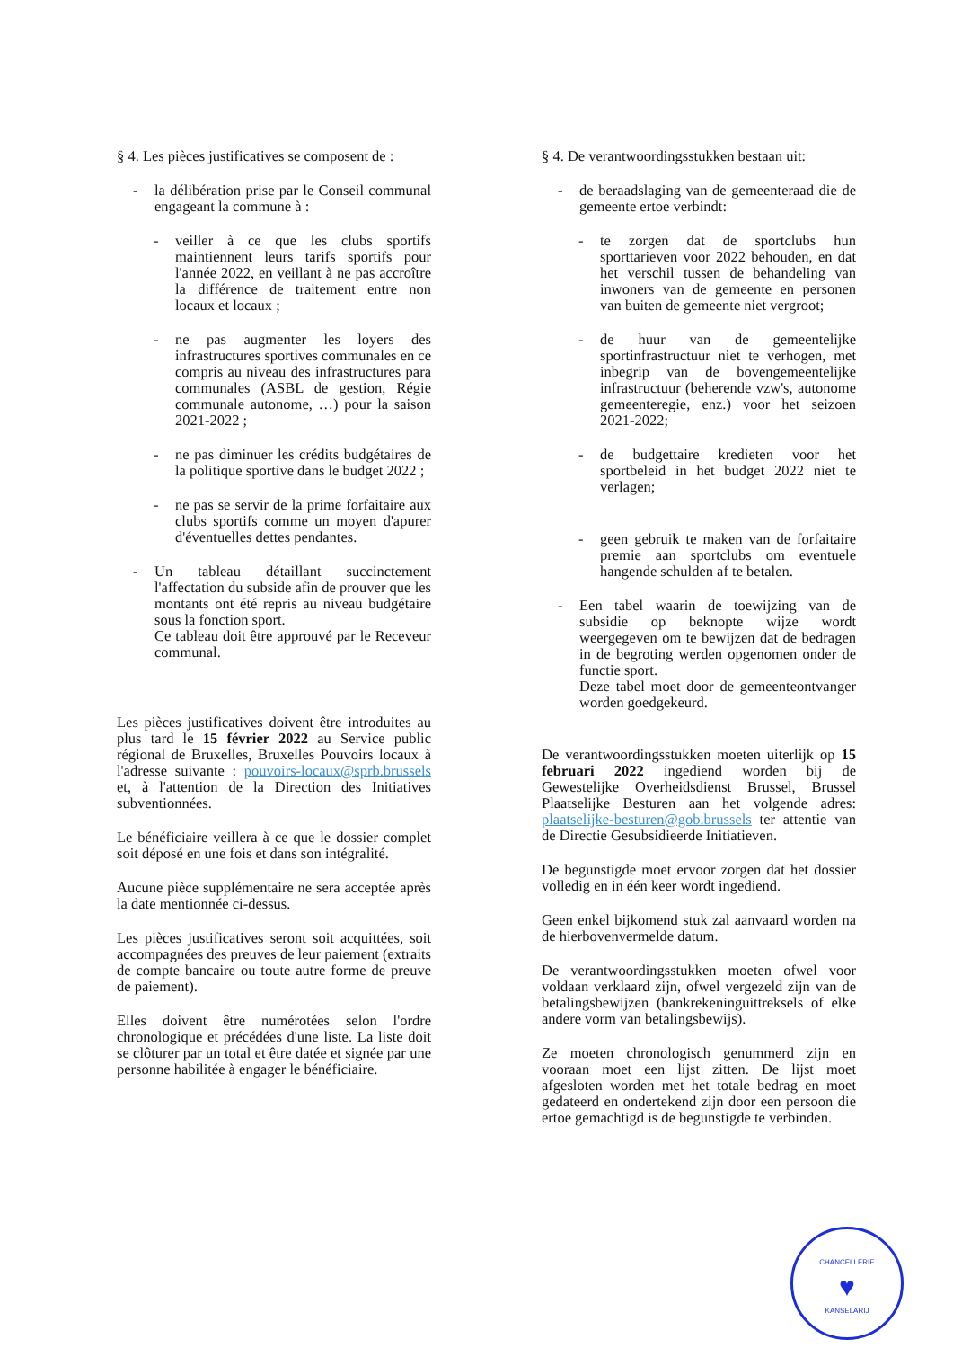§ 4. Les pièces justificatives se composent de :
- la délibération prise par le Conseil communal engageant la commune à :
- veiller à ce que les clubs sportifs maintiennent leurs tarifs sportifs pour l'année 2022, en veillant à ne pas accroître la différence de traitement entre non locaux et locaux ;
- ne pas augmenter les loyers des infrastructures sportives communales en ce compris au niveau des infrastructures para communales (ASBL de gestion, Régie communale autonome, …) pour la saison 2021-2022 ;
- ne pas diminuer les crédits budgétaires de la politique sportive dans le budget 2022 ;
- ne pas se servir de la prime forfaitaire aux clubs sportifs comme un moyen d'apurer d'éventuelles dettes pendantes.
- Un tableau détaillant succinctement l'affectation du subside afin de prouver que les montants ont été repris au niveau budgétaire sous la fonction sport.
Ce tableau doit être approuvé par le Receveur communal.
Les pièces justificatives doivent être introduites au plus tard le 15 février 2022 au Service public régional de Bruxelles, Bruxelles Pouvoirs locaux à l'adresse suivante : pouvoirs-locaux@sprb.brussels et, à l'attention de la Direction des Initiatives subventionnées.
Le bénéficiaire veillera à ce que le dossier complet soit déposé en une fois et dans son intégralité.
Aucune pièce supplémentaire ne sera acceptée après la date mentionnée ci-dessus.
Les pièces justificatives seront soit acquittées, soit accompagnées des preuves de leur paiement (extraits de compte bancaire ou toute autre forme de preuve de paiement).
Elles doivent être numérotées selon l'ordre chronologique et précédées d'une liste. La liste doit se clôturer par un total et être datée et signée par une personne habilitée à engager le bénéficiaire.
§ 4. De verantwoordingsstukken bestaan uit:
- de beraadslaging van de gemeenteraad die de gemeente ertoe verbindt:
- te zorgen dat de sportclubs hun sporttarieven voor 2022 behouden, en dat het verschil tussen de behandeling van inwoners van de gemeente en personen van buiten de gemeente niet vergroot;
- de huur van de gemeentelijke sportinfrastructuur niet te verhogen, met inbegrip van de bovengemeentelijke infrastructuur (beherende vzw's, autonome gemeenteregie, enz.) voor het seizoen 2021-2022;
- de budgettaire kredieten voor het sportbeleid in het budget 2022 niet te verlagen;
- geen gebruik te maken van de forfaitaire premie aan sportclubs om eventuele hangende schulden af te betalen.
- Een tabel waarin de toewijzing van de subsidie op beknopte wijze wordt weergegeven om te bewijzen dat de bedragen in de begroting werden opgenomen onder de functie sport.
Deze tabel moet door de gemeenteontvanger worden goedgekeurd.
De verantwoordingsstukken moeten uiterlijk op 15 februari 2022 ingediend worden bij de Gewestelijke Overheidsdienst Brussel, Brussel Plaatselijke Besturen aan het volgende adres: plaatselijke-besturen@gob.brussels ter attentie van de Directie Gesubsidieerde Initiatieven.
De begunstigde moet ervoor zorgen dat het dossier volledig en in één keer wordt ingediend.
Geen enkel bijkomend stuk zal aanvaard worden na de hierbovenvermelde datum.
De verantwoordingsstukken moeten ofwel voor voldaan verklaard zijn, ofwel vergezeld zijn van de betalingsbewijzen (bankrekeninguittreksels of elke andere vorm van betalingsbewijs).
Ze moeten chronologisch genummerd zijn en vooraan moet een lijst zitten. De lijst moet afgesloten worden met het totale bedrag en moet gedateerd en ondertekend zijn door een persoon die ertoe gemachtigd is de begunstigde te verbinden.
CHANCELLERIE
♥
KANSELARIJ